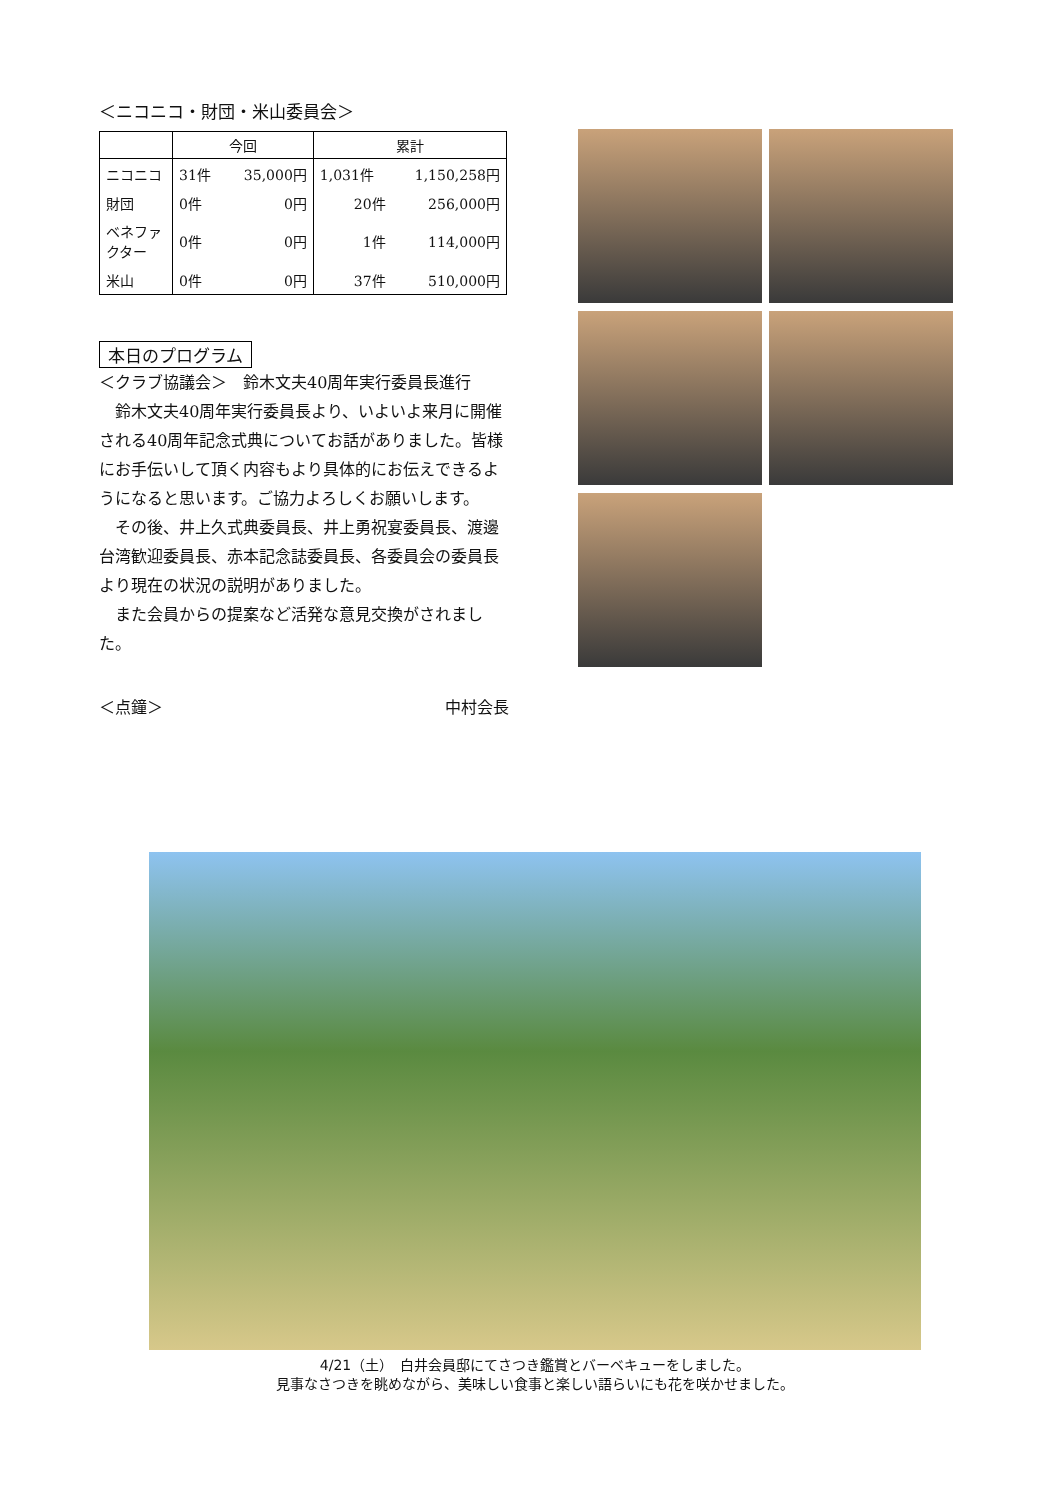＜ニコニコ・財団・米山委員会＞
| | 今回 | | 累計 | |
| --- | --- | --- | --- | --- |
| ニコニコ | 31件 | 35,000円 | 1,031件 | 1,150,258円 |
| 財団 | 0件 | 0円 | 20件 | 256,000円 |
| ベネファクター | 0件 | 0円 | 1件 | 114,000円 |
| 米山 | 0件 | 0円 | 37件 | 510,000円 |
本日のプログラム
＜クラブ協議会＞　鈴木文夫40周年実行委員長進行
鈴木文夫40周年実行委員長より、いよいよ来月に開催される40周年記念式典についてお話がありました。皆様にお手伝いして頂く内容もより具体的にお伝えできるようになると思います。ご協力よろしくお願いします。
その後、井上久式典委員長、井上勇祝宴委員長、渡邊台湾歓迎委員長、赤本記念誌委員長、各委員会の委員長より現在の状況の説明がありました。
また会員からの提案など活発な意見交換がされました。
＜点鐘＞ 中村会長
4/21（土）　白井会員邸にてさつき鑑賞とバーベキューをしました。
見事なさつきを眺めながら、美味しい食事と楽しい語らいにも花を咲かせました。